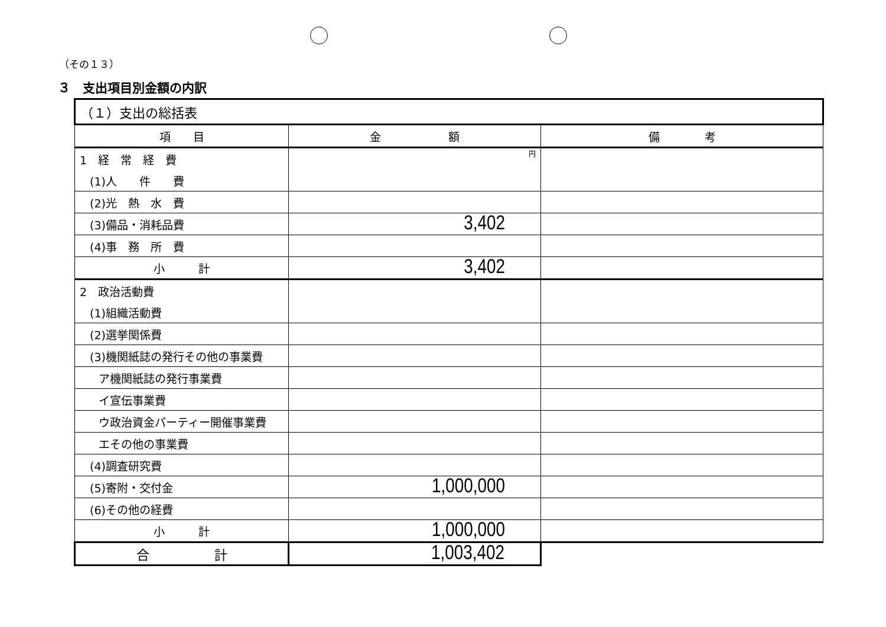（その１３）
３　支出項目別金額の内訳
| （１）支出の総括表 | | |
| 項 目 | 金 額 | 備 考 |
| 1 経 常 経 費 | 円 | |
| (1)人 件 費 | | |
| (2)光 熱 水 費 | | |
| (3)備品・消耗品費 | 3,402 | |
| (4)事 務 所 費 | | |
| 小 計 | 3,402 | |
| 2 政治活動費 | | |
| (1)組織活動費 | | |
| (2)選挙関係費 | | |
| (3)機関紙誌の発行その他の事業費 | | |
| ア機関紙誌の発行事業費 | | |
| イ宣伝事業費 | | |
| ウ政治資金パーティー開催事業費 | | |
| エその他の事業費 | | |
| (4)調査研究費 | | |
| (5)寄附・交付金 | 1,000,000 | |
| (6)その他の経費 | | |
| 小 計 | 1,000,000 | |
| 合 計 | 1,003,402 | |